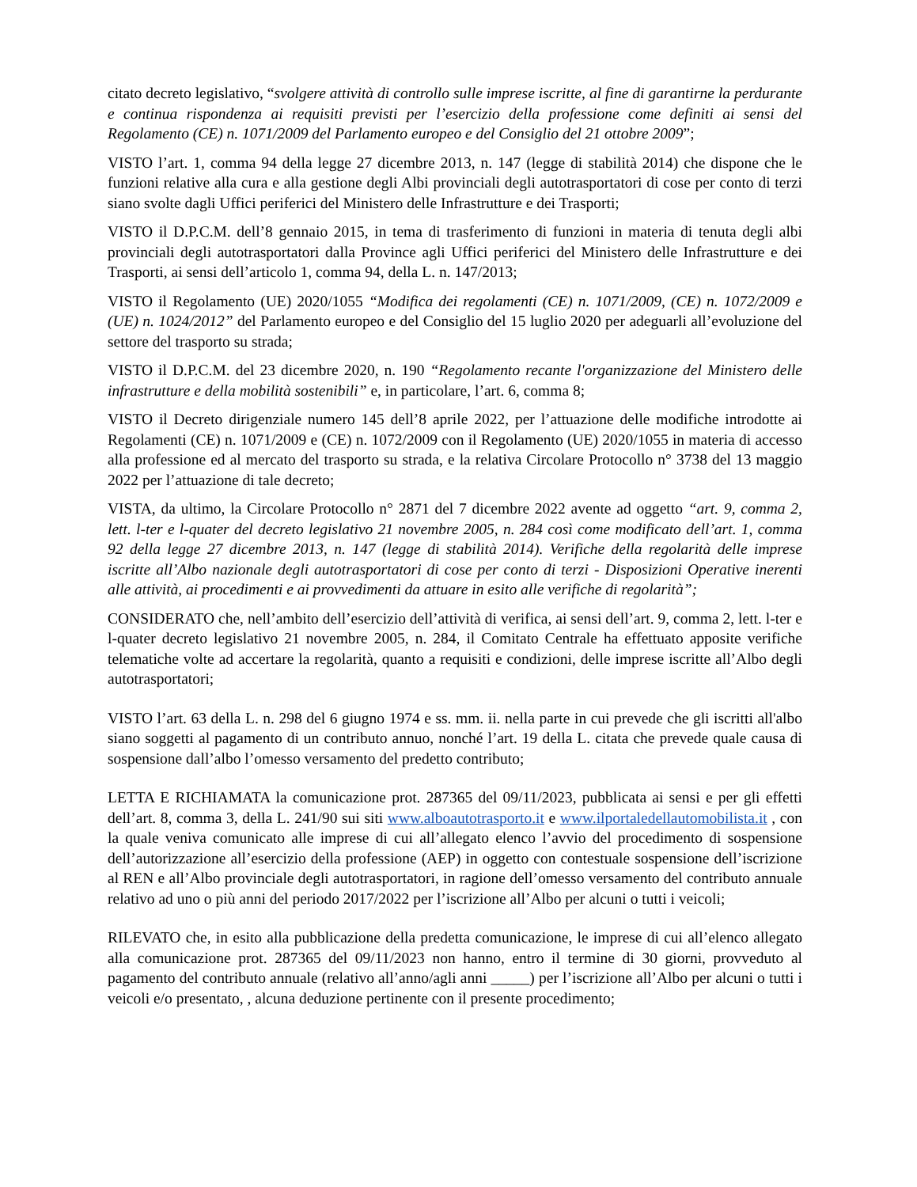citato decreto legislativo, “svolgere attività di controllo sulle imprese iscritte, al fine di garantirne la perdurante e continua rispondenza ai requisiti previsti per l’esercizio della professione come definiti ai sensi del Regolamento (CE) n. 1071/2009 del Parlamento europeo e del Consiglio del 21 ottobre 2009”;
VISTO l’art. 1, comma 94 della legge 27 dicembre 2013, n. 147 (legge di stabilità 2014) che dispone che le funzioni relative alla cura e alla gestione degli Albi provinciali degli autotrasportatori di cose per conto di terzi siano svolte dagli Uffici periferici del Ministero delle Infrastrutture e dei Trasporti;
VISTO il D.P.C.M. dell’8 gennaio 2015, in tema di trasferimento di funzioni in materia di tenuta degli albi provinciali degli autotrasportatori dalla Province agli Uffici periferici del Ministero delle Infrastrutture e dei Trasporti, ai sensi dell’articolo 1, comma 94, della L. n. 147/2013;
VISTO il Regolamento (UE) 2020/1055 “Modifica dei regolamenti (CE) n. 1071/2009, (CE) n. 1072/2009 e (UE) n. 1024/2012” del Parlamento europeo e del Consiglio del 15 luglio 2020 per adeguarli all’evoluzione del settore del trasporto su strada;
VISTO il D.P.C.M. del 23 dicembre 2020, n. 190 “Regolamento recante l'organizzazione del Ministero delle infrastrutture e della mobilità sostenibili” e, in particolare, l’art. 6, comma 8;
VISTO il Decreto dirigenziale numero 145 dell’8 aprile 2022, per l’attuazione delle modifiche introdotte ai Regolamenti (CE) n. 1071/2009 e (CE) n. 1072/2009 con il Regolamento (UE) 2020/1055 in materia di accesso alla professione ed al mercato del trasporto su strada, e la relativa Circolare Protocollo n° 3738 del 13 maggio 2022 per l’attuazione di tale decreto;
VISTA, da ultimo, la Circolare Protocollo n° 2871 del 7 dicembre 2022 avente ad oggetto “art. 9, comma 2, lett. l-ter e l-quater del decreto legislativo 21 novembre 2005, n. 284 così come modificato dell’art. 1, comma 92 della legge 27 dicembre 2013, n. 147 (legge di stabilità 2014). Verifiche della regolarità delle imprese iscritte all’Albo nazionale degli autotrasportatori di cose per conto di terzi - Disposizioni Operative inerenti alle attività, ai procedimenti e ai provvedimenti da attuare in esito alle verifiche di regolarità”;
CONSIDERATO che, nell’ambito dell’esercizio dell’attività di verifica, ai sensi dell’art. 9, comma 2, lett. l-ter e l-quater decreto legislativo 21 novembre 2005, n. 284, il Comitato Centrale ha effettuato apposite verifiche telematiche volte ad accertare la regolarità, quanto a requisiti e condizioni, delle imprese iscritte all’Albo degli autotrasportatori;
VISTO l’art. 63 della L. n. 298 del 6 giugno 1974 e ss. mm. ii. nella parte in cui prevede che gli iscritti all'albo siano soggetti al pagamento di un contributo annuo, nonché l’art. 19 della L. citata che prevede quale causa di sospensione dall’albo l’omesso versamento del predetto contributo;
LETTA E RICHIAMATA la comunicazione prot. 287365 del 09/11/2023, pubblicata ai sensi e per gli effetti dell’art. 8, comma 3, della L. 241/90 sui siti www.alboautotrasporto.it e www.ilportaledellautomobilista.it , con la quale veniva comunicato alle imprese di cui all’allegato elenco l’avvio del procedimento di sospensione dell’autorizzazione all’esercizio della professione (AEP) in oggetto con contestuale sospensione dell’iscrizione al REN e all’Albo provinciale degli autotrasportatori, in ragione dell’omesso versamento del contributo annuale relativo ad uno o più anni del periodo 2017/2022 per l’iscrizione all’Albo per alcuni o tutti i veicoli;
RILEVATO che, in esito alla pubblicazione della predetta comunicazione, le imprese di cui all’elenco allegato alla comunicazione prot. 287365 del 09/11/2023 non hanno, entro il termine di 30 giorni, provveduto al pagamento del contributo annuale (relativo all’anno/agli anni _____) per l’iscrizione all’Albo per alcuni o tutti i veicoli e/o presentato, , alcuna deduzione pertinente con il presente procedimento;